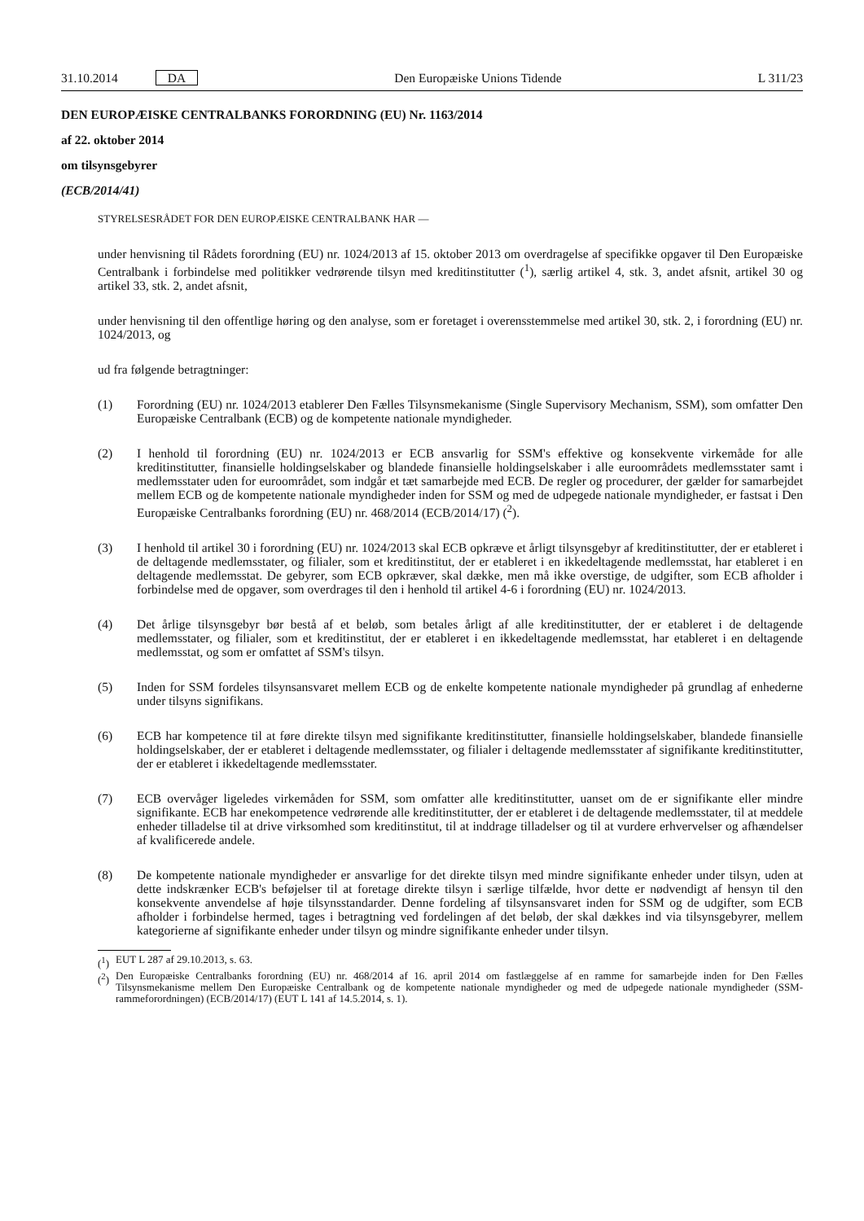31.10.2014 DA Den Europæiske Unions Tidende L 311/23
DEN EUROPÆISKE CENTRALBANKS FORORDNING (EU) Nr. 1163/2014
af 22. oktober 2014
om tilsynsgebyrer
(ECB/2014/41)
STYRELSESRÅDET FOR DEN EUROPÆISKE CENTRALBANK HAR —
under henvisning til Rådets forordning (EU) nr. 1024/2013 af 15. oktober 2013 om overdragelse af specifikke opgaver til Den Europæiske Centralbank i forbindelse med politikker vedrørende tilsyn med kreditinstitutter (<sup>1</sup>), særlig artikel 4, stk. 3, andet afsnit, artikel 30 og artikel 33, stk. 2, andet afsnit,
under henvisning til den offentlige høring og den analyse, som er foretaget i overensstemmelse med artikel 30, stk. 2, i forordning (EU) nr. 1024/2013, og
ud fra følgende betragtninger:
(1) Forordning (EU) nr. 1024/2013 etablerer Den Fælles Tilsynsmekanisme (Single Supervisory Mechanism, SSM), som omfatter Den Europæiske Centralbank (ECB) og de kompetente nationale myndigheder.
(2) I henhold til forordning (EU) nr. 1024/2013 er ECB ansvarlig for SSM's effektive og konsekvente virkemåde for alle kreditinstitutter, finansielle holdingselskaber og blandede finansielle holdingselskaber i alle euroområdets medlemsstater samt i medlemsstater uden for euroområdet, som indgår et tæt samarbejde med ECB. De regler og procedurer, der gælder for samarbejdet mellem ECB og de kompetente nationale myndigheder inden for SSM og med de udpegede nationale myndigheder, er fastsat i Den Europæiske Centralbanks forordning (EU) nr. 468/2014 (ECB/2014/17) (<sup>2</sup>).
(3) I henhold til artikel 30 i forordning (EU) nr. 1024/2013 skal ECB opkræve et årligt tilsynsgebyr af kreditinsti­tutter, der er etableret i de deltagende medlemsstater, og filialer, som et kreditinstitut, der er etableret i en ikkedel­tagende medlemsstat, har etableret i en deltagende medlemsstat. De gebyrer, som ECB opkræver, skal dække, men må ikke overstige, de udgifter, som ECB afholder i forbindelse med de opgaver, som overdrages til den i henhold til artikel 4-6 i forordning (EU) nr. 1024/2013.
(4) Det årlige tilsynsgebyr bør bestå af et beløb, som betales årligt af alle kreditinstitutter, der er etableret i de delta­gende medlemsstater, og filialer, som et kreditinstitut, der er etableret i en ikkedeltagende medlemsstat, har etab­leret i en deltagende medlemsstat, og som er omfattet af SSM's tilsyn.
(5) Inden for SSM fordeles tilsynsansvaret mellem ECB og de enkelte kompetente nationale myndigheder på grundlag af enhederne under tilsyns signifikans.
(6) ECB har kompetence til at føre direkte tilsyn med signifikante kreditinstitutter, finansielle holdingselskaber, blan­dede finansielle holdingselskaber, der er etableret i deltagende medlemsstater, og filialer i deltagende medlems­stater af signifikante kreditinstitutter, der er etableret i ikkedeltagende medlemsstater.
(7) ECB overvåger ligeledes virkemåden for SSM, som omfatter alle kreditinstitutter, uanset om de er signifikante eller mindre signifikante. ECB har enekompetence vedrørende alle kreditinstitutter, der er etableret i de deltagende medlemsstater, til at meddele enheder tilladelse til at drive virksomhed som kreditinstitut, til at inddrage tilladelser og til at vurdere erhvervelser og afhændelser af kvalificerede andele.
(8) De kompetente nationale myndigheder er ansvarlige for det direkte tilsyn med mindre signifikante enheder under tilsyn, uden at dette indskrænker ECB's beføjelser til at foretage direkte tilsyn i særlige tilfælde, hvor dette er nødvendigt af hensyn til den konsekvente anvendelse af høje tilsynsstandarder. Denne fordeling af tilsynsansvaret inden for SSM og de udgifter, som ECB afholder i forbindelse hermed, tages i betragtning ved fordelingen af det beløb, der skal dækkes ind via tilsynsgebyrer, mellem kategorierne af signifikante enheder under tilsyn og mindre signifikante enheder under tilsyn.
(<sup>1</sup>)
EUT L 287 af 29.10.2013, s. 63.
(<sup>2</sup>)
Den Europæiske Centralbanks forordning (EU) nr. 468/2014 af 16. april 2014 om fastlæggelse af en ramme for samarbejde inden for Den Fælles Tilsynsmekanisme mellem Den Europæiske Centralbank og de kompetente nationale myndigheder og med de udpegede nati­onale myndigheder (SSM-rammeforordningen) (ECB/2014/17) (EUT L 141 af 14.5.2014, s. 1).